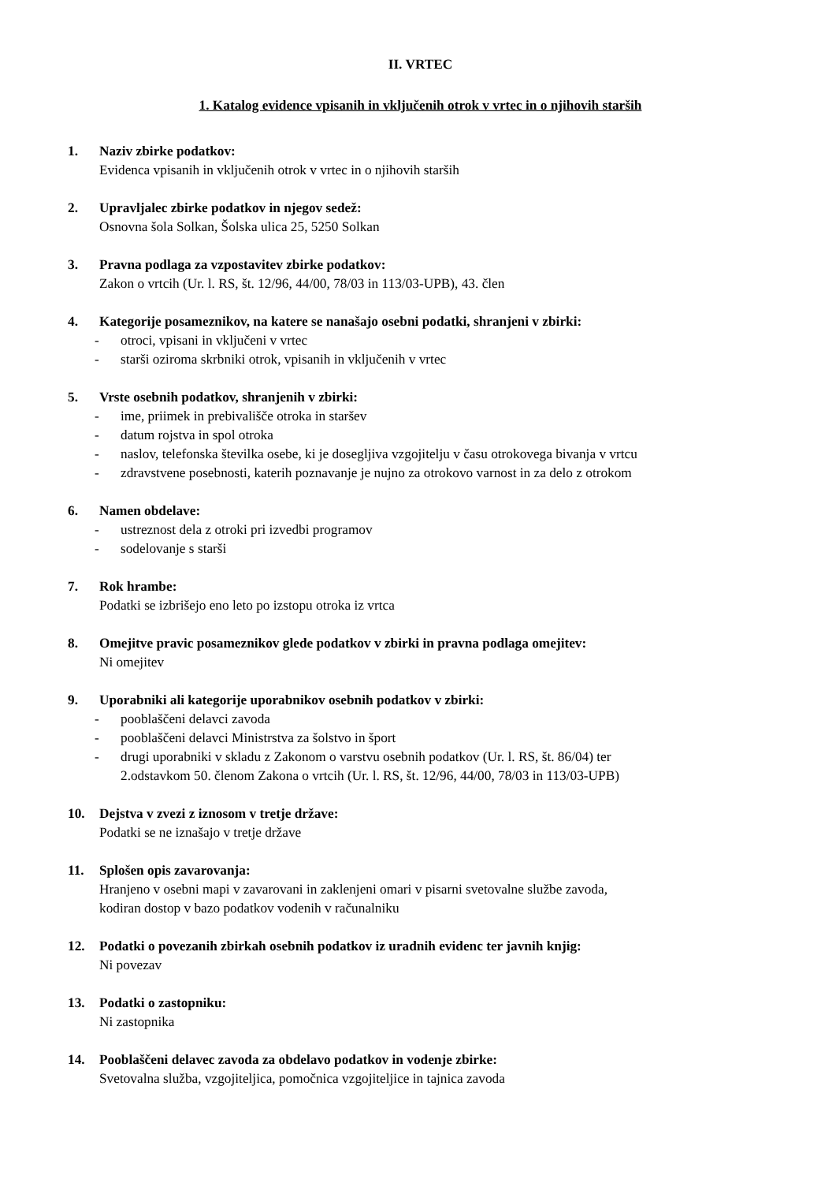II. VRTEC
1. Katalog evidence vpisanih in vključenih otrok v vrtec in o njihovih starših
1. Naziv zbirke podatkov:
Evidenca vpisanih in vključenih otrok v vrtec in o njihovih starših
2. Upravljalec zbirke podatkov in njegov sedež:
Osnovna šola Solkan, Šolska ulica 25, 5250 Solkan
3. Pravna podlaga za vzpostavitev zbirke podatkov:
Zakon o vrtcih (Ur. l. RS, št. 12/96, 44/00, 78/03 in 113/03-UPB), 43. člen
4. Kategorije posameznikov, na katere se nanašajo osebni podatki, shranjeni v zbirki:
- otroci, vpisani in vključeni v vrtec
- starši oziroma skrbniki otrok, vpisanih in vključenih v vrtec
5. Vrste osebnih podatkov, shranjenih v zbirki:
- ime, priimek in prebivališče otroka in staršev
- datum rojstva in spol otroka
- naslov, telefonska številka osebe, ki je dosegljiva vzgojitelju v času otrokovega bivanja v vrtcu
- zdravstvene posebnosti, katerih poznavanje je nujno za otrokovo varnost in za delo z otrokom
6. Namen obdelave:
- ustreznost dela z otroki pri izvedbi programov
- sodelovanje s starši
7. Rok hrambe:
Podatki se izbrišejo eno leto po izstopu otroka iz vrtca
8. Omejitve pravic posameznikov glede podatkov v zbirki in pravna podlaga omejitev:
Ni omejitev
9. Uporabniki ali kategorije uporabnikov osebnih podatkov v zbirki:
- pooblaščeni delavci zavoda
- pooblaščeni delavci Ministrstva za šolstvo in šport
- drugi uporabniki v skladu z Zakonom o varstvu osebnih podatkov (Ur. l. RS, št. 86/04) ter
2.odstavkom 50. členom Zakona o vrtcih (Ur. l. RS, št. 12/96, 44/00, 78/03 in 113/03-UPB)
10. Dejstva v zvezi z iznosom v tretje države:
Podatki se ne iznašajo v tretje države
11. Splošen opis zavarovanja:
Hranjeno v osebni mapi v zavarovani in zaklenjeni omari v pisarni svetovalne službe zavoda,
kodiran dostop v bazo podatkov vodenih v računalniku
12. Podatki o povezanih zbirkah osebnih podatkov iz uradnih evidenc ter javnih knjig:
Ni povezav
13. Podatki o zastopniku:
Ni zastopnika
14. Pooblaščeni delavec zavoda za obdelavo podatkov in vodenje zbirke:
Svetovalna služba, vzgojiteljica, pomočnica vzgojiteljice in tajnica zavoda